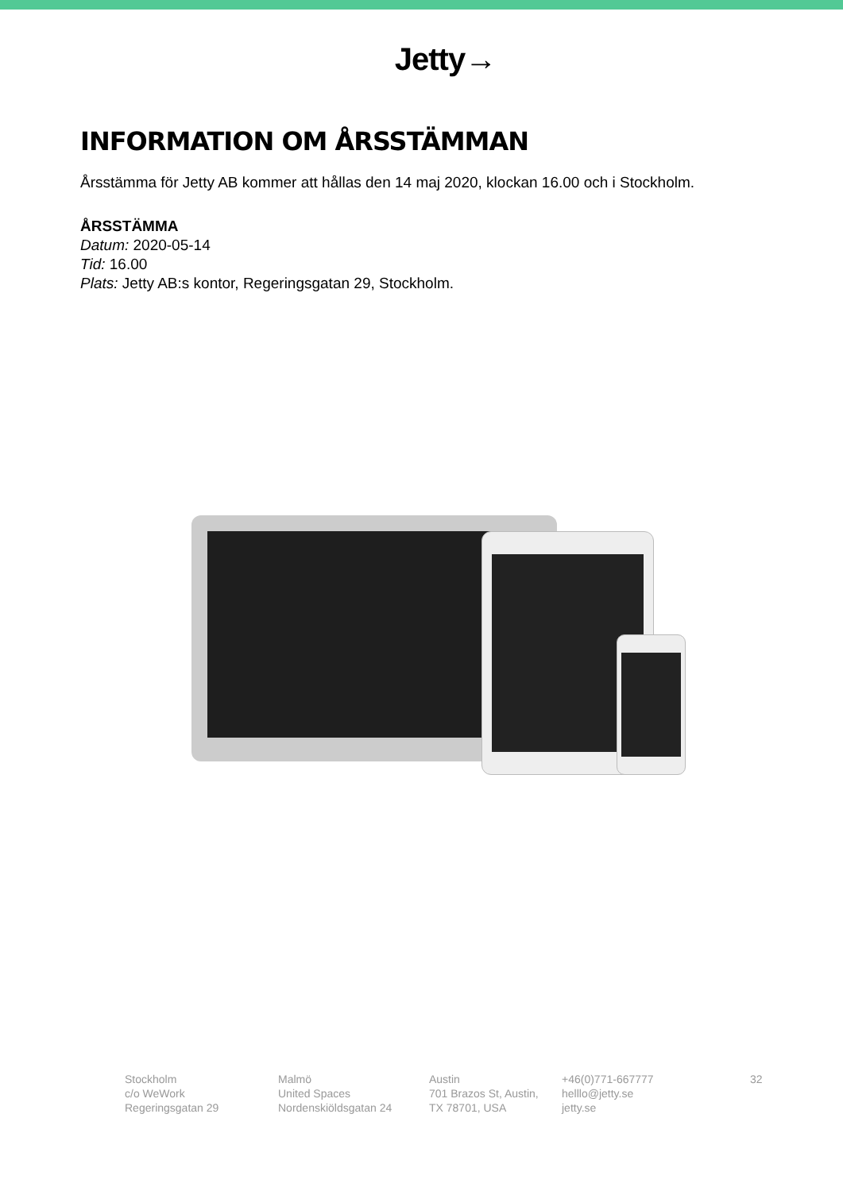Jetty→
INFORMATION OM ÅRSSTÄMMAN
Årsstämma för Jetty AB kommer att hållas den 14 maj 2020, klockan 16.00 och i Stockholm.
ÅRSSTÄMMA
Datum: 2020-05-14
Tid: 16.00
Plats: Jetty AB:s kontor, Regeringsgatan 29, Stockholm.
Stockholm
c/o WeWork
Regeringsgatan 29
Malmö
United Spaces
Nordenskiöldsgatan 24
Austin
701 Brazos St, Austin,
TX 78701, USA
+46(0)771-667777
helllo@jetty.se
jetty.se
32